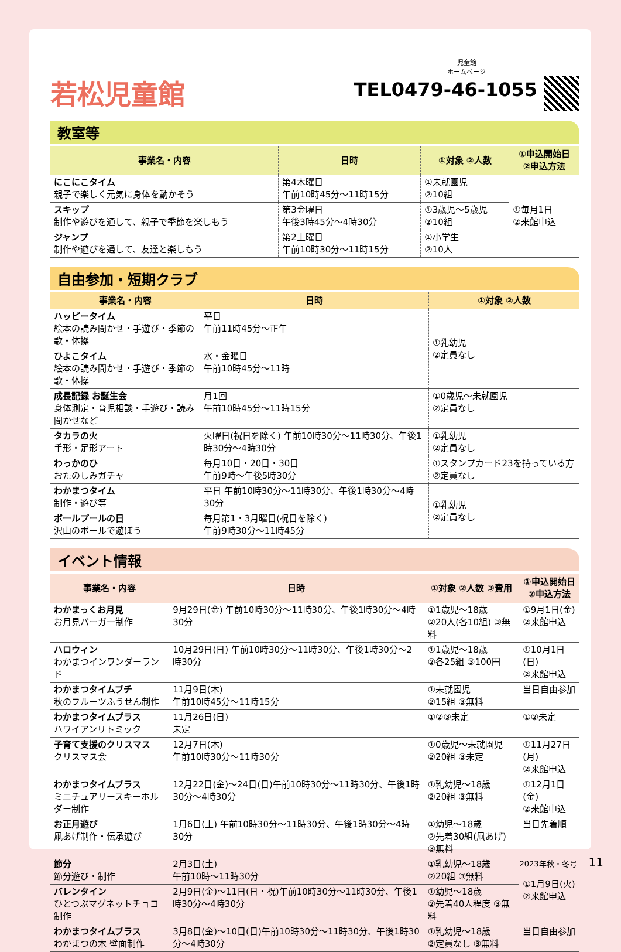若松児童館
児童館
ホームページ
TEL0479-46-1055
教室等
| 事業名・内容 | 日時 | ①対象 ②人数 | ①申込開始日 ②申込方法 |
| --- | --- | --- | --- |
| にこにこタイム 親子で楽しく元気に身体を動かそう | 第4木曜日 午前10時45分～11時15分 | ①未就園児 ②10組 | ①毎月1日 ②来館申込 |
| スキップ 制作や遊びを通して、親子で季節を楽しもう | 第3金曜日 午後3時45分～4時30分 | ①3歳児～5歳児 ②10組 | |
| ジャンプ 制作や遊びを通して、友達と楽しもう | 第2土曜日 午前10時30分～11時15分 | ①小学生 ②10人 | |
自由参加・短期クラブ
| 事業名・内容 | 日時 | ①対象 ②人数 |
| --- | --- | --- |
| ハッピータイム 絵本の読み聞かせ・手遊び・季節の歌・体操 | 平日 午前11時45分～正午 | ①乳幼児 ②定員なし |
| ひよこタイム 絵本の読み聞かせ・手遊び・季節の歌・体操 | 水・金曜日 午前10時45分～11時 | |
| 成長記録 お誕生会 身体測定・育児相談・手遊び・読み聞かせなど | 月1回 午前10時45分～11時15分 | ①0歳児～未就園児 ②定員なし |
| タカラの火 手形・足形アート | 火曜日(祝日を除く) 午前10時30分～11時30分、午後1時30分～4時30分 | ①乳幼児 ②定員なし |
| わっかのひ おたのしみガチャ | 毎月10日・20日・30日 午前9時～午後5時30分 | ①スタンプカード23を持っている方 ②定員なし |
| わかまつタイム 制作・遊び等 | 平日 午前10時30分～11時30分、午後1時30分～4時30分 | ①乳幼児 ②定員なし |
| ボールプールの日 沢山のボールで遊ぼう | 毎月第1・3月曜日(祝日を除く) 午前9時30分～11時45分 | |
イベント情報
| 事業名・内容 | 日時 | ①対象 ②人数 ③費用 | ①申込開始日 ②申込方法 |
| --- | --- | --- | --- |
| わかまっくお月見 お月見バーガー制作 | 9月29日(金) 午前10時30分～11時30分、午後1時30分～4時30分 | ①1歳児～18歳 ②20人(各10組) ③無料 | ①9月1日(金) ②来館申込 |
| ハロウィン わかまつインワンダーランド | 10月29日(日) 午前10時30分～11時30分、午後1時30分～2時30分 | ①1歳児～18歳 ②各25組 ③100円 | ①10月1日(日) ②来館申込 |
| わかまつタイムプチ 秋のフルーツふうせん制作 | 11月9日(木) 午前10時45分～11時15分 | ①未就園児 ②15組 ③無料 | 当日自由参加 |
| わかまつタイムプラス ハワイアンリトミック | 11月26日(日) 未定 | ①②③未定 | ①②未定 |
| 子育て支援のクリスマス クリスマス会 | 12月7日(木) 午前10時30分～11時30分 | ①0歳児～未就園児 ②20組 ③未定 | ①11月27日(月) ②来館申込 |
| わかまつタイムプラス ミニチュアリースキーホルダー制作 | 12月22日(金)～24日(日)午前10時30分～11時30分、午後1時30分～4時30分 | ①乳幼児～18歳 ②20組 ③無料 | ①12月1日(金) ②来館申込 |
| お正月遊び 凧あげ制作・伝承遊び | 1月6日(土) 午前10時30分～11時30分、午後1時30分～4時30分 | ①幼児～18歳 ②先着30組(凧あげ) ③無料 | 当日先着順 |
| 節分 節分遊び・制作 | 2月3日(土) 午前10時～11時30分 | ①乳幼児～18歳 ②20組 ③無料 | ①1月9日(火) ②来館申込 |
| バレンタイン ひとつぶマグネットチョコ制作 | 2月9日(金)～11日(日・祝)午前10時30分～11時30分、午後1時30分～4時30分 | ①幼児～18歳 ②先着40人程度 ③無料 | |
| わかまつタイムプラス わかまつの木 壁面制作 | 3月8日(金)～10日(日)午前10時30分～11時30分、午後1時30分～4時30分 | ①乳幼児～18歳 ②定員なし ③無料 | 当日自由参加 |
2023年秋・冬号 11